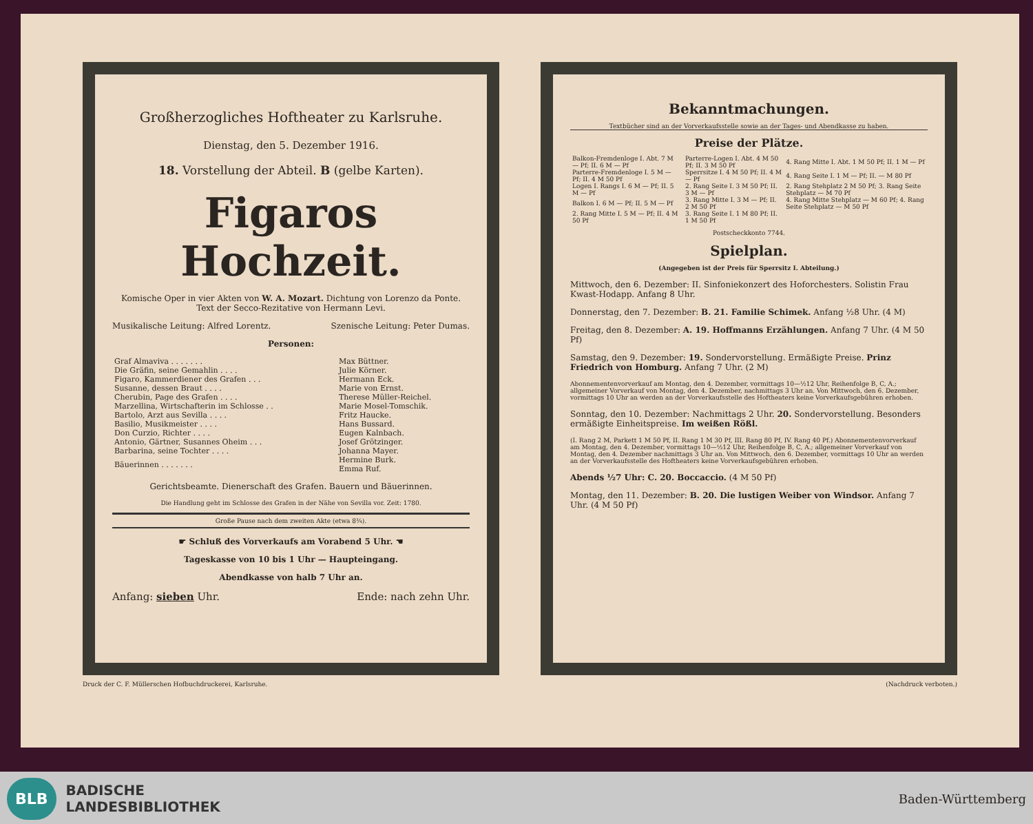Großherzogliches Hoftheater zu Karlsruhe.
Dienstag, den 5. Dezember 1916.
18. Vorstellung der Abteil. B (gelbe Karten).
Figaros Hochzeit.
Komische Oper in vier Akten von W. A. Mozart. Dichtung von Lorenzo da Ponte.
Text der Secco-Rezitative von Hermann Levi.
Musikalische Leitung: Alfred Lorentz. Szenische Leitung: Peter Dumas.
Personen:
| Graf Almaviva . . . . . . . | Max Büttner. |
| Die Gräfin, seine Gemahlin . . . . | Julie Körner. |
| Figaro, Kammerdiener des Grafen . . . | Hermann Eck. |
| Susanne, dessen Braut . . . . | Marie von Ernst. |
| Cherubin, Page des Grafen . . . . | Therese Müller-Reichel. |
| Marzellina, Wirtschafterin im Schlosse . . | Marie Mosel-Tomschik. |
| Bartolo, Arzt aus Sevilla . . . . | Fritz Haucke. |
| Basilio, Musikmeister . . . . | Hans Bussard. |
| Don Curzio, Richter . . . . | Eugen Kalnbach. |
| Antonio, Gärtner, Susannes Oheim . . . | Josef Grötzinger. |
| Barbarina, seine Tochter . . . . | Johanna Mayer. |
| Bäuerinnen . . . . . . . | Hermine Burk. Emma Ruf. |
Gerichtsbeamte. Dienerschaft des Grafen. Bauern und Bäuerinnen.
Die Handlung geht im Schlosse des Grafen in der Nähe von Sevilla vor. Zeit: 1780.
Große Pause nach dem zweiten Akte (etwa 8¾).
☛ Schluß des Vorverkaufs am Vorabend 5 Uhr. ☚
Tageskasse von 10 bis 1 Uhr — Haupteingang.
Abendkasse von halb 7 Uhr an.
Anfang: sieben Uhr. Ende: nach zehn Uhr.
Druck der C. F. Müllerschen Hofbuchdruckerei, Karlsruhe.
Bekanntmachungen.
Textbücher sind an der Vorverkaufsstelle sowie an der Tages- und Abendkasse zu haben.
Preise der Plätze.
| Balkon-Fremdenloge I. Abt. 7 M — Pf; II. 6 M — Pf | Parterre-Logen I. Abt. 4 M 50 Pf; II. 3 M 50 Pf | 4. Rang Mitte I. Abt. 1 M 50 Pf; II. 1 M — Pf |
| Parterre-Fremdenloge I. 5 M — Pf; II. 4 M 50 Pf | Sperrsitze I. 4 M 50 Pf; II. 4 M — Pf | 4. Rang Seite I. 1 M — Pf; II. — M 80 Pf |
| Logen I. Rangs I. 6 M — Pf; II. 5 M — Pf | 2. Rang Seite I. 3 M 50 Pf; II. 3 M — Pf | 2. Rang Stehplatz 2 M 50 Pf; 3. Rang Seite Stehplatz — M 70 Pf |
| Balkon I. 6 M — Pf; II. 5 M — Pf | 3. Rang Mitte I. 3 M — Pf; II. 2 M 50 Pf | 4. Rang Mitte Stehplatz — M 60 Pf; 4. Rang Seite Stehplatz — M 50 Pf |
| 2. Rang Mitte I. 5 M — Pf; II. 4 M 50 Pf | 3. Rang Seite I. 1 M 80 Pf; II. 1 M 50 Pf | |
Postscheckkonto 7744.
Spielplan.
(Angegeben ist der Preis für Sperrsitz I. Abteilung.)
Mittwoch, den 6. Dezember: II. Sinfoniekonzert des Hoforchesters. Solistin Frau Kwast-Hodapp. Anfang 8 Uhr.
Donnerstag, den 7. Dezember: B. 21. Familie Schimek. Anfang ½8 Uhr. (4 M)
Freitag, den 8. Dezember: A. 19. Hoffmanns Erzählungen. Anfang 7 Uhr. (4 M 50 Pf)
Samstag, den 9. Dezember: 19. Sondervorstellung. Ermäßigte Preise. Prinz Friedrich von Homburg. Anfang 7 Uhr. (2 M)
Abonnementenvorverkauf am Montag, den 4. Dezember, vormittags 10—½12 Uhr, Reihenfolge B, C, A.; allgemeiner Vorverkauf von Montag, den 4. Dezember, nachmittags 3 Uhr an. Von Mittwoch, den 6. Dezember, vormittags 10 Uhr an werden an der Vorverkaufsstelle des Hoftheaters keine Vorverkaufsgebühren erhoben.
Sonntag, den 10. Dezember: Nachmittags 2 Uhr. 20. Sondervorstellung. Besonders ermäßigte Einheitspreise. Im weißen Rößl.
(I. Rang 2 M, Parkett 1 M 50 Pf, II. Rang 1 M 30 Pf, III. Rang 80 Pf, IV. Rang 40 Pf.) Abonnementenvorverkauf am Montag, den 4. Dezember, vormittags 10—½12 Uhr, Reihenfolge B, C, A.; allgemeiner Vorverkauf von Montag, den 4. Dezember nachmittags 3 Uhr an. Von Mittwoch, den 6. Dezember, vormittags 10 Uhr an werden an der Vorverkaufsstelle des Hoftheaters keine Vorverkaufsgebühren erhoben.
Abends ½7 Uhr: C. 20. Boccaccio. (4 M 50 Pf)
Montag, den 11. Dezember: B. 20. Die lustigen Weiber von Windsor. Anfang 7 Uhr. (4 M 50 Pf)
(Nachdruck verboten.)
BLB BADISCHE
LANDESBIBLIOTHEK
Baden-Württemberg